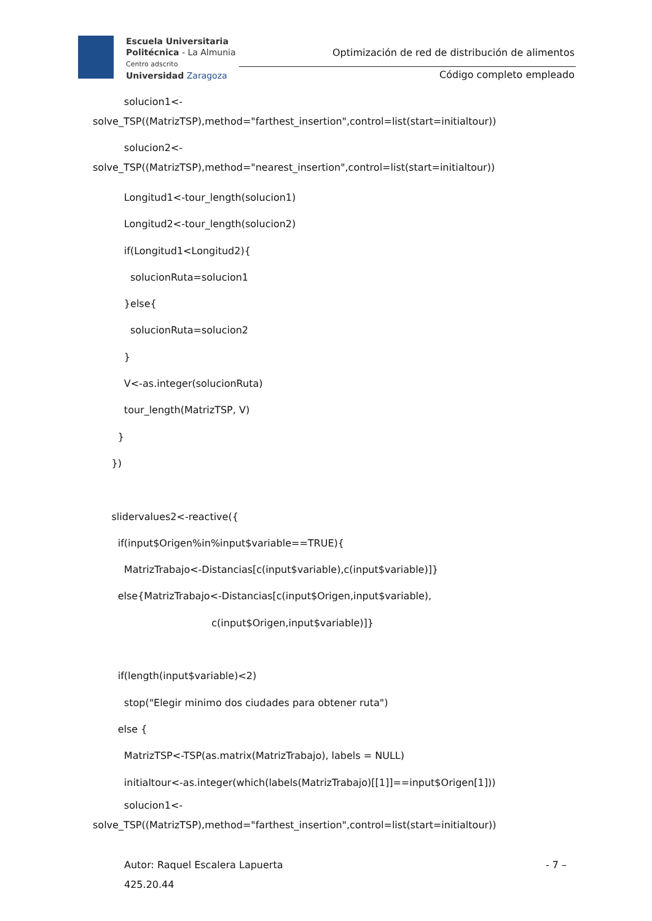Escuela Universitaria
Politécnica - La Almunia
Centro adscrito
Universidad Zaragoza
Optimización de red de distribución de alimentos
Código completo empleado
solucion1<-
solve_TSP((MatrizTSP),method="farthest_insertion",control=list(start=initialtour))
solucion2<-
solve_TSP((MatrizTSP),method="nearest_insertion",control=list(start=initialtour))
Longitud1<-tour_length(solucion1)
Longitud2<-tour_length(solucion2)
if(Longitud1<Longitud2){
solucionRuta=solucion1
}else{
solucionRuta=solucion2
}
V<-as.integer(solucionRuta)
tour_length(MatrizTSP, V)
}
})
slidervalues2<-reactive({
if(input$Origen%in%input$variable==TRUE){
MatrizTrabajo<-Distancias[c(input$variable),c(input$variable)]}
else{MatrizTrabajo<-Distancias[c(input$Origen,input$variable),
c(input$Origen,input$variable)]}
if(length(input$variable)<2)
stop("Elegir minimo dos ciudades para obtener ruta")
else {
MatrizTSP<-TSP(as.matrix(MatrizTrabajo), labels = NULL)
initialtour<-as.integer(which(labels(MatrizTrabajo)[[1]]==input$Origen[1]))
solucion1<-
solve_TSP((MatrizTSP),method="farthest_insertion",control=list(start=initialtour))
Autor: Raquel Escalera Lapuerta - 7 –
425.20.44